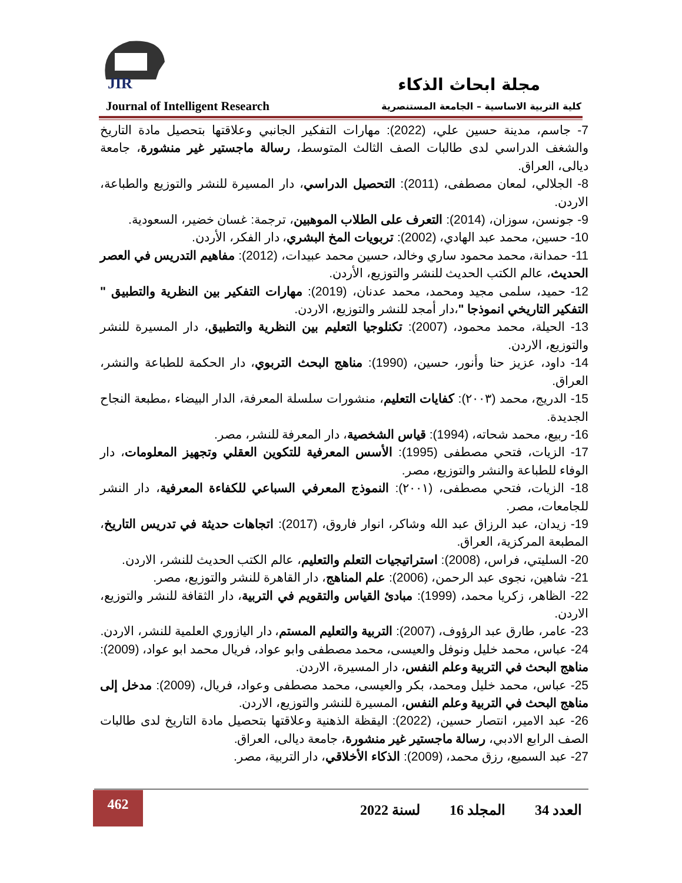JIR مجلة ابحاث الذكاء
كلية التربية الاساسية – الجامعة المستنصرية
Journal of Intelligent Research
7- جاسم، مدينة حسين علي، (2022): مهارات التفكير الجانبي وعلاقتها بتحصيل مادة التاريخ والشغف الدراسي لدى طالبات الصف الثالث المتوسط، رسالة ماجستير غير منشورة، جامعة ديالى، العراق.
8- الجلالي، لمعان مصطفى، (2011): التحصيل الدراسي، دار المسيرة للنشر والتوزيع والطباعة، الاردن.
9- جونسن، سوزان، (2014): التعرف على الطلاب الموهبين، ترجمة: غسان خضير، السعودية.
10- حسين، محمد عبد الهادي، (2002): تربويات المخ البشري، دار الفكر، الأردن.
11- حمدانة، محمد محمود ساري وخالد، حسين محمد عبيدات، (2012): مفاهيم التدريس في العصر الحديث، عالم الكتب الحديث للنشر والتوزيع، الأردن.
12- حميد، سلمى مجيد ومحمد، محمد عدنان، (2019): مهارات التفكير بين النظرية والتطبيق " التفكير التاريخي انموذجا "،دار أمجد للنشر والتوزيع، الاردن.
13- الحيلة، محمد محمود، (2007): تكنلوجيا التعليم بين النظرية والتطبيق، دار المسيرة للنشر والتوزيع، الاردن.
14- داود، عزيز حنا وأنور، حسين، (1990): مناهج البحث التربوي، دار الحكمة للطباعة والنشر، العراق.
15- الدريج، محمد (٢٠٠٣): كفايات التعليم، منشورات سلسلة المعرفة، الدار البيضاء ،مطبعة النجاح الجديدة.
16- ربيع، محمد شحاته، (1994): قياس الشخصية، دار المعرفة للنشر، مصر.
17- الزيات، فتحي مصطفى (1995): الأسس المعرفية للتكوين العقلي وتجهيز المعلومات، دار الوفاء للطباعة والنشر والتوزيع، مصر.
18- الزيات، فتحي مصطفى، (٢٠٠١): النموذج المعرفي السباعي للكفاءة المعرفية، دار النشر للجامعات، مصر.
19- زيدان، عبد الرزاق عبد الله وشاكر، انوار فاروق، (2017): اتجاهات حديثة في تدريس التاريخ، المطبعة المركزية، العراق.
20- السليتي، فراس، (2008): استراتيجيات التعلم والتعليم، عالم الكتب الحديث للنشر، الاردن.
21- شاهين، نجوى عبد الرحمن، (2006): علم المناهج، دار القاهرة للنشر والتوزيع، مصر.
22- الظاهر، زكريا محمد، (1999): مبادئ القياس والتقويم في التربية، دار الثقافة للنشر والتوزيع، الاردن.
23- عامر، طارق عبد الرؤوف، (2007): التربية والتعليم المستم، دار اليازوري العلمية للنشر، الاردن.
24- عباس، محمد خليل ونوفل والعيسى، محمد مصطفى وابو عواد، فريال محمد ابو عواد، (2009): مناهج البحث في التربية وعلم النفس، دار المسيرة، الاردن.
25- عباس، محمد خليل ومحمد، بكر والعيسى، محمد مصطفى وعواد، فريال، (2009): مدخل إلى مناهج البحث في التربية وعلم النفس، المسيرة للنشر والتوزيع، الاردن.
26- عبد الامير، انتصار حسين، (2022): اليقظة الذهنية وعلاقتها بتحصيل مادة التاريخ لدى طالبات الصف الرابع الادبي، رسالة ماجستير غير منشورة، جامعة ديالى، العراق.
27- عبد السميع، رزق محمد، (2009): الذكاء الأخلاقي، دار التربية، مصر.
462
العدد 34 المجلد 16لسنة 2022